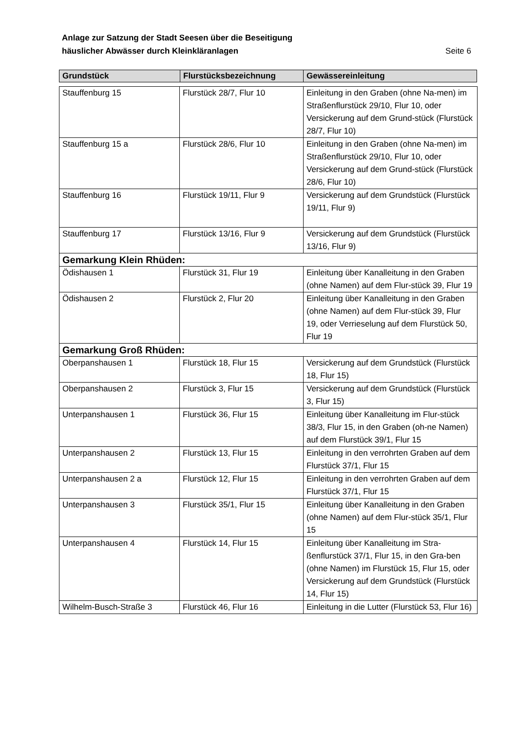Seite 6 Anlage zur Satzung der Stadt Seesen über die Beseitigung
häuslicher Abwässer durch Kleinkläranlagen
| Grundstück | Flurstücksbezeichnung | Gewässereinleitung |
| --- | --- | --- |
| Stauffenburg 15 | Flurstück 28/7, Flur 10 | Einleitung in den Graben (ohne Na-men) im Straßenflurstück 29/10, Flur 10, oder Versickerung auf dem Grund-stück (Flurstück 28/7, Flur 10) |
| Stauffenburg 15 a | Flurstück 28/6, Flur 10 | Einleitung in den Graben (ohne Na-men) im Straßenflurstück 29/10, Flur 10, oder Versickerung auf dem Grund-stück (Flurstück 28/6, Flur 10) |
| Stauffenburg 16 | Flurstück 19/11, Flur 9 | Versickerung auf dem Grundstück (Flurstück 19/11, Flur 9) |
| Stauffenburg 17 | Flurstück 13/16, Flur 9 | Versickerung auf dem Grundstück (Flurstück 13/16, Flur 9) |
| Gemarkung Klein Rhüden: | | |
| Ödishausen 1 | Flurstück 31, Flur 19 | Einleitung über Kanalleitung in den Graben (ohne Namen) auf dem Flur-stück 39, Flur 19 |
| Ödishausen 2 | Flurstück 2, Flur 20 | Einleitung über Kanalleitung in den Graben (ohne Namen) auf dem Flur-stück 39, Flur 19, oder Verrieselung auf dem Flurstück 50, Flur 19 |
| Gemarkung Groß Rhüden: | | |
| Oberpanshausen 1 | Flurstück 18, Flur 15 | Versickerung auf dem Grundstück (Flurstück 18, Flur 15) |
| Oberpanshausen 2 | Flurstück 3, Flur 15 | Versickerung auf dem Grundstück (Flurstück 3, Flur 15) |
| Unterpanshausen 1 | Flurstück 36, Flur 15 | Einleitung über Kanalleitung im Flur-stück 38/3, Flur 15, in den Graben (oh-ne Namen) auf dem Flurstück 39/1, Flur 15 |
| Unterpanshausen 2 | Flurstück 13, Flur 15 | Einleitung in den verrohrten Graben auf dem Flurstück 37/1, Flur 15 |
| Unterpanshausen 2 a | Flurstück 12, Flur 15 | Einleitung in den verrohrten Graben auf dem Flurstück 37/1, Flur 15 |
| Unterpanshausen 3 | Flurstück 35/1, Flur 15 | Einleitung über Kanalleitung in den Graben (ohne Namen) auf dem Flur-stück 35/1, Flur 15 |
| Unterpanshausen 4 | Flurstück 14, Flur 15 | Einleitung über Kanalleitung im Stra-ßenflurstück 37/1, Flur 15, in den Gra-ben (ohne Namen) im Flurstück 15, Flur 15, oder Versickerung auf dem Grundstück (Flurstück 14, Flur 15) |
| Wilhelm-Busch-Straße 3 | Flurstück 46, Flur 16 | Einleitung in die Lutter (Flurstück 53, Flur 16) |